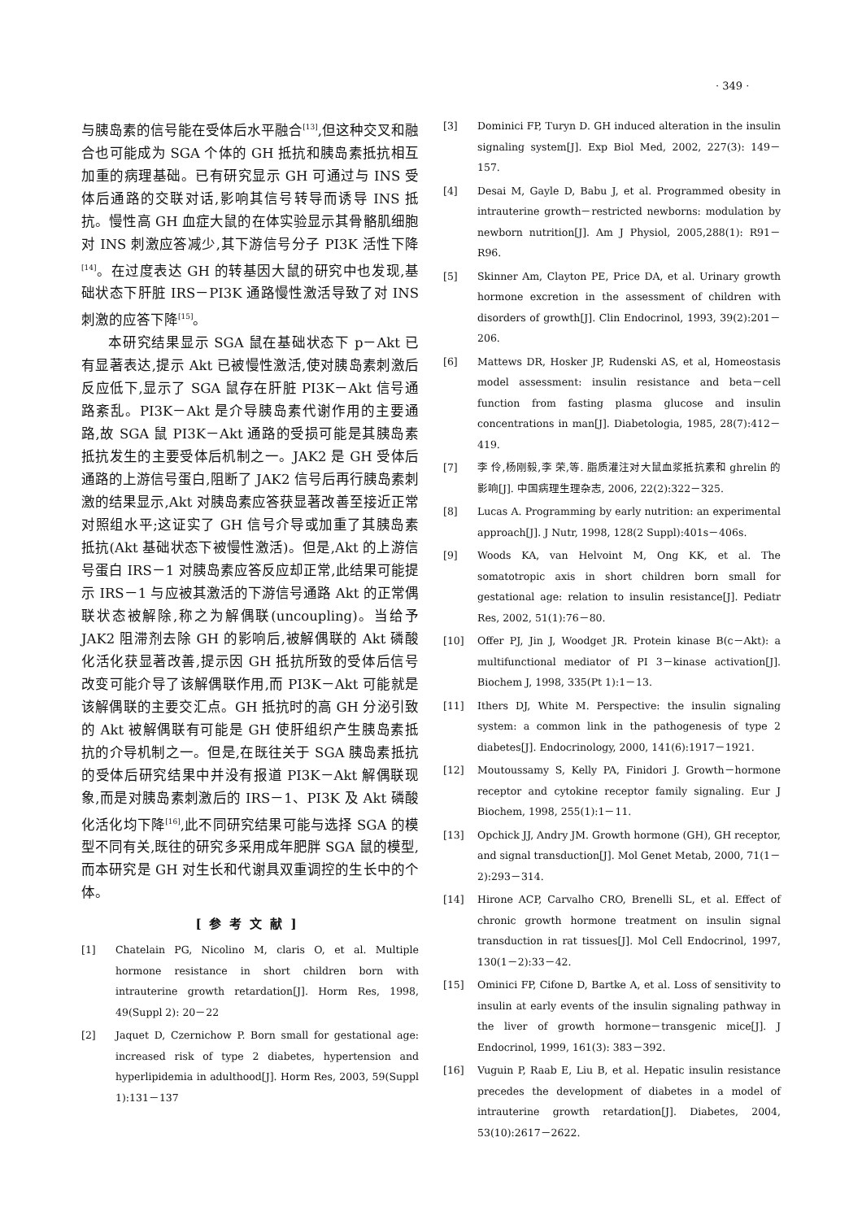· 349 ·
与胰岛素的信号能在受体后水平融合<sup>[13]</sup>,但这种交叉和融合也可能成为 SGA 个体的 GH 抵抗和胰岛素抵抗相互加重的病理基础。已有研究显示 GH 可通过与 INS 受体后通路的交联对话,影响其信号转导而诱导 INS 抵抗。慢性高 GH 血症大鼠的在体实验显示其骨骼肌细胞对 INS 刺激应答减少,其下游信号分子 PI3K 活性下降<sup>[14]</sup>。在过度表达 GH 的转基因大鼠的研究中也发现,基础状态下肝脏 IRS－PI3K 通路慢性激活导致了对 INS 刺激的应答下降<sup>[15]</sup>。
本研究结果显示 SGA 鼠在基础状态下 p－Akt 已有显著表达,提示 Akt 已被慢性激活,使对胰岛素刺激后反应低下,显示了 SGA 鼠存在肝脏 PI3K－Akt 信号通路紊乱。PI3K－Akt 是介导胰岛素代谢作用的主要通路,故 SGA 鼠 PI3K－Akt 通路的受损可能是其胰岛素抵抗发生的主要受体后机制之一。JAK2 是 GH 受体后通路的上游信号蛋白,阻断了 JAK2 信号后再行胰岛素刺激的结果显示,Akt 对胰岛素应答获显著改善至接近正常对照组水平;这证实了 GH 信号介导或加重了其胰岛素抵抗(Akt 基础状态下被慢性激活)。但是,Akt 的上游信号蛋白 IRS－1 对胰岛素应答反应却正常,此结果可能提示 IRS－1 与应被其激活的下游信号通路 Akt 的正常偶联状态被解除,称之为解偶联(uncoupling)。当给予 JAK2 阻滞剂去除 GH 的影响后,被解偶联的 Akt 磷酸化活化获显著改善,提示因 GH 抵抗所致的受体后信号改变可能介导了该解偶联作用,而 PI3K－Akt 可能就是该解偶联的主要交汇点。GH 抵抗时的高 GH 分泌引致的 Akt 被解偶联有可能是 GH 使肝组织产生胰岛素抵抗的介导机制之一。但是,在既往关于 SGA 胰岛素抵抗的受体后研究结果中并没有报道 PI3K－Akt 解偶联现象,而是对胰岛素刺激后的 IRS－1、PI3K 及 Akt 磷酸化活化均下降<sup>[16]</sup>,此不同研究结果可能与选择 SGA 的模型不同有关,既往的研究多采用成年肥胖 SGA 鼠的模型,而本研究是 GH 对生长和代谢具双重调控的生长中的个体。
[参考文献]
[1] Chatelain PG, Nicolino M, claris O, et al. Multiple hormone resistance in short children born with intrauterine growth retardation[J]. Horm Res, 1998, 49(Suppl 2): 20－22
[2] Jaquet D, Czernichow P. Born small for gestational age: increased risk of type 2 diabetes, hypertension and hyperlipidemia in adulthood[J]. Horm Res, 2003, 59(Suppl 1):131－137
[3] Dominici FP, Turyn D. GH induced alteration in the insulin signaling system[J]. Exp Biol Med, 2002, 227(3): 149－157.
[4] Desai M, Gayle D, Babu J, et al. Programmed obesity in intrauterine growth－restricted newborns: modulation by newborn nutrition[J]. Am J Physiol, 2005,288(1): R91－R96.
[5] Skinner Am, Clayton PE, Price DA, et al. Urinary growth hormone excretion in the assessment of children with disorders of growth[J]. Clin Endocrinol, 1993, 39(2):201－206.
[6] Mattews DR, Hosker JP, Rudenski AS, et al, Homeostasis model assessment: insulin resistance and beta－cell function from fasting plasma glucose and insulin concentrations in man[J]. Diabetologia, 1985, 28(7):412－419.
[7] 李 伶,杨刚毅,李 荣,等. 脂质灌注对大鼠血浆抵抗素和 ghrelin 的影响[J]. 中国病理生理杂志, 2006, 22(2):322－325.
[8] Lucas A. Programming by early nutrition: an experimental approach[J]. J Nutr, 1998, 128(2 Suppl):401s－406s.
[9] Woods KA, van Helvoint M, Ong KK, et al. The somatotropic axis in short children born small for gestational age: relation to insulin resistance[J]. Pediatr Res, 2002, 51(1):76－80.
[10] Offer PJ, Jin J, Woodget JR. Protein kinase B(c－Akt): a multifunctional mediator of PI 3－kinase activation[J]. Biochem J, 1998, 335(Pt 1):1－13.
[11] Ithers DJ, White M. Perspective: the insulin signaling system: a common link in the pathogenesis of type 2 diabetes[J]. Endocrinology, 2000, 141(6):1917－1921.
[12] Moutoussamy S, Kelly PA, Finidori J. Growth－hormone receptor and cytokine receptor family signaling. Eur J Biochem, 1998, 255(1):1－11.
[13] Opchick JJ, Andry JM. Growth hormone (GH), GH receptor, and signal transduction[J]. Mol Genet Metab, 2000, 71(1－2):293－314.
[14] Hirone ACP, Carvalho CRO, Brenelli SL, et al. Effect of chronic growth hormone treatment on insulin signal transduction in rat tissues[J]. Mol Cell Endocrinol, 1997, 130(1－2):33－42.
[15] Ominici FP, Cifone D, Bartke A, et al. Loss of sensitivity to insulin at early events of the insulin signaling pathway in the liver of growth hormone－transgenic mice[J]. J Endocrinol, 1999, 161(3): 383－392.
[16] Vuguin P, Raab E, Liu B, et al. Hepatic insulin resistance precedes the development of diabetes in a model of intrauterine growth retardation[J]. Diabetes, 2004, 53(10):2617－2622.